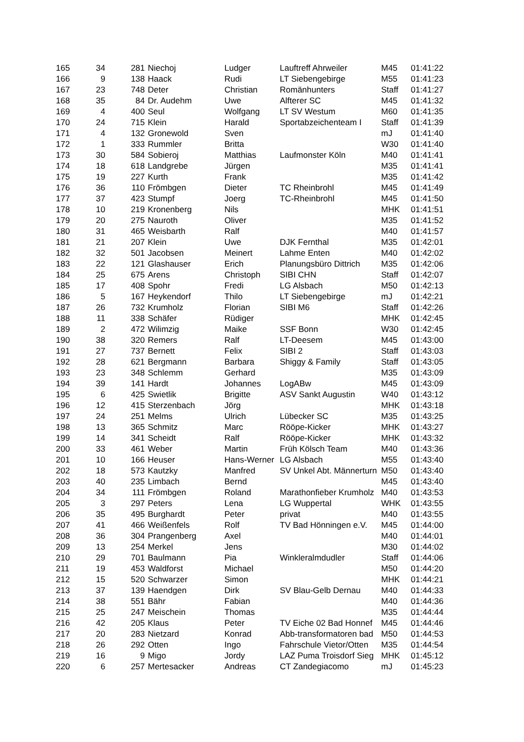| 165 | 34 | 281 | Niechoj | Ludger | Lauftreff Ahrweiler | M45 | 01:41:22 |
| 166 | 9 | 138 | Haack | Rudi | LT Siebengebirge | M55 | 01:41:23 |
| 167 | 23 | 748 | Deter | Christian | Romänhunters | Staff | 01:41:27 |
| 168 | 35 | 84 | Dr. Audehm | Uwe | Alfterer SC | M45 | 01:41:32 |
| 169 | 4 | 400 | Seul | Wolfgang | LT SV Westum | M60 | 01:41:35 |
| 170 | 24 | 715 | Klein | Harald | Sportabzeichenteam I | Staff | 01:41:39 |
| 171 | 4 | 132 | Gronewold | Sven | | mJ | 01:41:40 |
| 172 | 1 | 333 | Rummler | Britta | | W30 | 01:41:40 |
| 173 | 30 | 584 | Sobieroj | Matthias | Laufmonster Köln | M40 | 01:41:41 |
| 174 | 18 | 618 | Landgrebe | Jürgen | | M35 | 01:41:41 |
| 175 | 19 | 227 | Kurth | Frank | | M35 | 01:41:42 |
| 176 | 36 | 110 | Frömbgen | Dieter | TC Rheinbrohl | M45 | 01:41:49 |
| 177 | 37 | 423 | Stumpf | Joerg | TC-Rheinbrohl | M45 | 01:41:50 |
| 178 | 10 | 219 | Kronenberg | Nils | | MHK | 01:41:51 |
| 179 | 20 | 275 | Nauroth | Oliver | | M35 | 01:41:52 |
| 180 | 31 | 465 | Weisbarth | Ralf | | M40 | 01:41:57 |
| 181 | 21 | 207 | Klein | Uwe | DJK Fernthal | M35 | 01:42:01 |
| 182 | 32 | 501 | Jacobsen | Meinert | Lahme Enten | M40 | 01:42:02 |
| 183 | 22 | 121 | Glashauser | Erich | Planungsbüro Dittrich | M35 | 01:42:06 |
| 184 | 25 | 675 | Arens | Christoph | SIBI CHN | Staff | 01:42:07 |
| 185 | 17 | 408 | Spohr | Fredi | LG Alsbach | M50 | 01:42:13 |
| 186 | 5 | 167 | Heykendorf | Thilo | LT Siebengebirge | mJ | 01:42:21 |
| 187 | 26 | 732 | Krumholz | Florian | SIBI M6 | Staff | 01:42:26 |
| 188 | 11 | 338 | Schäfer | Rüdiger | | MHK | 01:42:45 |
| 189 | 2 | 472 | Wilimzig | Maike | SSF Bonn | W30 | 01:42:45 |
| 190 | 38 | 320 | Remers | Ralf | LT-Deesem | M45 | 01:43:00 |
| 191 | 27 | 737 | Bernett | Felix | SIBI 2 | Staff | 01:43:03 |
| 192 | 28 | 621 | Bergmann | Barbara | Shiggy & Family | Staff | 01:43:05 |
| 193 | 23 | 348 | Schlemm | Gerhard | | M35 | 01:43:09 |
| 194 | 39 | 141 | Hardt | Johannes | LogABw | M45 | 01:43:09 |
| 195 | 6 | 425 | Swietlik | Brigitte | ASV Sankt Augustin | W40 | 01:43:12 |
| 196 | 12 | 415 | Sterzenbach | Jörg | | MHK | 01:43:18 |
| 197 | 24 | 251 | Melms | Ulrich | Lübecker SC | M35 | 01:43:25 |
| 198 | 13 | 365 | Schmitz | Marc | Rööpe-Kicker | MHK | 01:43:27 |
| 199 | 14 | 341 | Scheidt | Ralf | Rööpe-Kicker | MHK | 01:43:32 |
| 200 | 33 | 461 | Weber | Martin | Früh Kölsch Team | M40 | 01:43:36 |
| 201 | 10 | 166 | Heuser | Hans-Werner | LG Alsbach | M55 | 01:43:40 |
| 202 | 18 | 573 | Kautzky | Manfred | SV Unkel Abt. Männerturn | M50 | 01:43:40 |
| 203 | 40 | 235 | Limbach | Bernd | | M45 | 01:43:40 |
| 204 | 34 | 111 | Frömbgen | Roland | Marathonfieber Krumholz | M40 | 01:43:53 |
| 205 | 3 | 297 | Peters | Lena | LG Wuppertal | WHK | 01:43:55 |
| 206 | 35 | 495 | Burghardt | Peter | privat | M40 | 01:43:55 |
| 207 | 41 | 466 | Weißenfels | Rolf | TV Bad Hönningen e.V. | M45 | 01:44:00 |
| 208 | 36 | 304 | Prangenberg | Axel | | M40 | 01:44:01 |
| 209 | 13 | 254 | Merkel | Jens | | M30 | 01:44:02 |
| 210 | 29 | 701 | Baulmann | Pia | Winkleralmdudler | Staff | 01:44:06 |
| 211 | 19 | 453 | Waldforst | Michael | | M50 | 01:44:20 |
| 212 | 15 | 520 | Schwarzer | Simon | | MHK | 01:44:21 |
| 213 | 37 | 139 | Haendgen | Dirk | SV Blau-Gelb Dernau | M40 | 01:44:33 |
| 214 | 38 | 551 | Bähr | Fabian | | M40 | 01:44:36 |
| 215 | 25 | 247 | Meischein | Thomas | | M35 | 01:44:44 |
| 216 | 42 | 205 | Klaus | Peter | TV Eiche 02 Bad Honnef | M45 | 01:44:46 |
| 217 | 20 | 283 | Nietzard | Konrad | Abb-transformatoren bad | M50 | 01:44:53 |
| 218 | 26 | 292 | Otten | Ingo | Fahrschule Vietor/Otten | M35 | 01:44:54 |
| 219 | 16 | 9 | Migo | Jordy | LAZ Puma Troisdorf Sieg | MHK | 01:45:12 |
| 220 | 6 | 257 | Mertesacker | Andreas | CT Zandegiacomo | mJ | 01:45:23 |